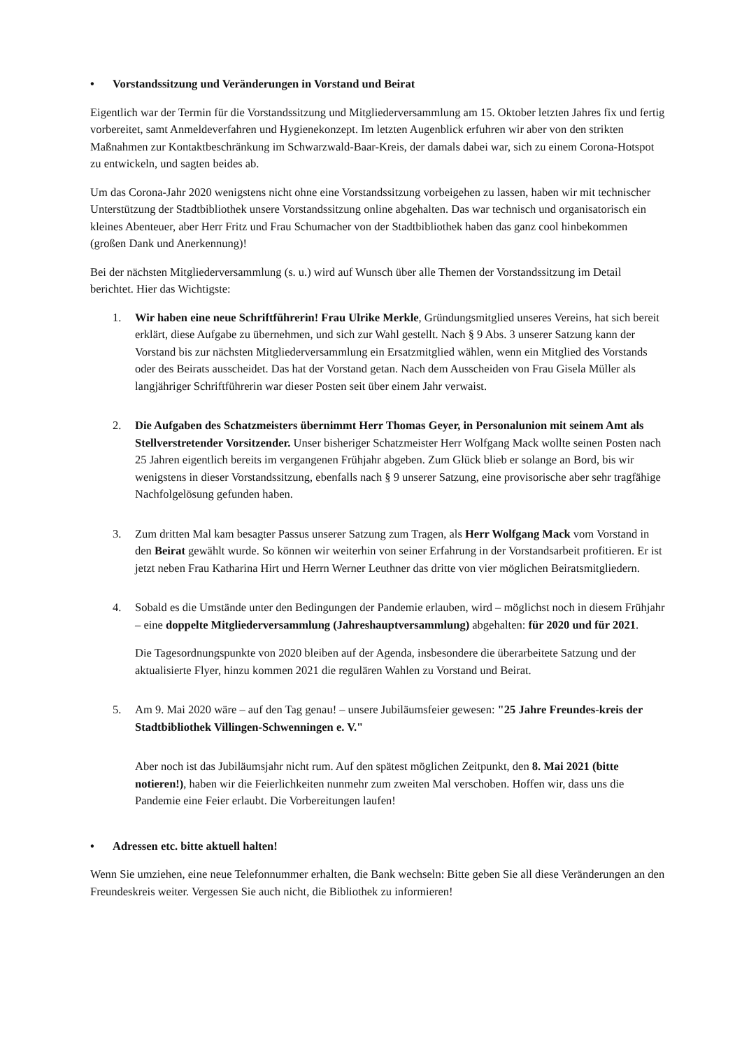• Vorstandssitzung und Veränderungen in Vorstand und Beirat
Eigentlich war der Termin für die Vorstandssitzung und Mitgliederversammlung am 15. Oktober letzten Jahres fix und fertig vorbereitet, samt Anmeldeverfahren und Hygienekonzept. Im letzten Augenblick erfuhren wir aber von den strikten Maßnahmen zur Kontaktbeschränkung im Schwarzwald-Baar-Kreis, der damals dabei war, sich zu einem Corona-Hotspot zu entwickeln, und sagten beides ab.
Um das Corona-Jahr 2020 wenigstens nicht ohne eine Vorstandssitzung vorbeigehen zu lassen, haben wir mit technischer Unterstützung der Stadtbibliothek unsere Vorstandssitzung online abgehalten. Das war technisch und organisatorisch ein kleines Abenteuer, aber Herr Fritz und Frau Schumacher von der Stadtbibliothek haben das ganz cool hinbekommen (großen Dank und Anerkennung)!
Bei der nächsten Mitgliederversammlung (s. u.) wird auf Wunsch über alle Themen der Vorstandssitzung im Detail berichtet. Hier das Wichtigste:
1. Wir haben eine neue Schriftführerin! Frau Ulrike Merkle, Gründungsmitglied unseres Vereins, hat sich bereit erklärt, diese Aufgabe zu übernehmen, und sich zur Wahl gestellt. Nach § 9 Abs. 3 unserer Satzung kann der Vorstand bis zur nächsten Mitgliederversammlung ein Ersatzmitglied wählen, wenn ein Mitglied des Vorstands oder des Beirats ausscheidet. Das hat der Vorstand getan. Nach dem Ausscheiden von Frau Gisela Müller als langjähriger Schriftführerin war dieser Posten seit über einem Jahr verwaist.
2. Die Aufgaben des Schatzmeisters übernimmt Herr Thomas Geyer, in Personalunion mit seinem Amt als Stellverstretender Vorsitzender. Unser bisheriger Schatzmeister Herr Wolfgang Mack wollte seinen Posten nach 25 Jahren eigentlich bereits im vergangenen Frühjahr abgeben. Zum Glück blieb er solange an Bord, bis wir wenigstens in dieser Vorstandssitzung, ebenfalls nach § 9 unserer Satzung, eine provisorische aber sehr tragfähige Nachfolgelösung gefunden haben.
3. Zum dritten Mal kam besagter Passus unserer Satzung zum Tragen, als Herr Wolfgang Mack vom Vorstand in den Beirat gewählt wurde. So können wir weiterhin von seiner Erfahrung in der Vorstandsarbeit profitieren. Er ist jetzt neben Frau Katharina Hirt und Herrn Werner Leuthner das dritte von vier möglichen Beiratsmitgliedern.
4. Sobald es die Umstände unter den Bedingungen der Pandemie erlauben, wird – möglichst noch in diesem Frühjahr – eine doppelte Mitgliederversammlung (Jahreshauptversammlung) abgehalten: für 2020 und für 2021.
Die Tagesordnungspunkte von 2020 bleiben auf der Agenda, insbesondere die überarbeitete Satzung und der aktualisierte Flyer, hinzu kommen 2021 die regulären Wahlen zu Vorstand und Beirat.
5. Am 9. Mai 2020 wäre – auf den Tag genau! – unsere Jubiläumsfeier gewesen: "25 Jahre Freundes-kreis der Stadtbibliothek Villingen-Schwenningen e. V."
Aber noch ist das Jubiläumsjahr nicht rum. Auf den spätest möglichen Zeitpunkt, den 8. Mai 2021 (bitte notieren!), haben wir die Feierlichkeiten nunmehr zum zweiten Mal verschoben. Hoffen wir, dass uns die Pandemie eine Feier erlaubt. Die Vorbereitungen laufen!
• Adressen etc. bitte aktuell halten!
Wenn Sie umziehen, eine neue Telefonnummer erhalten, die Bank wechseln: Bitte geben Sie all diese Veränderungen an den Freundeskreis weiter. Vergessen Sie auch nicht, die Bibliothek zu informieren!